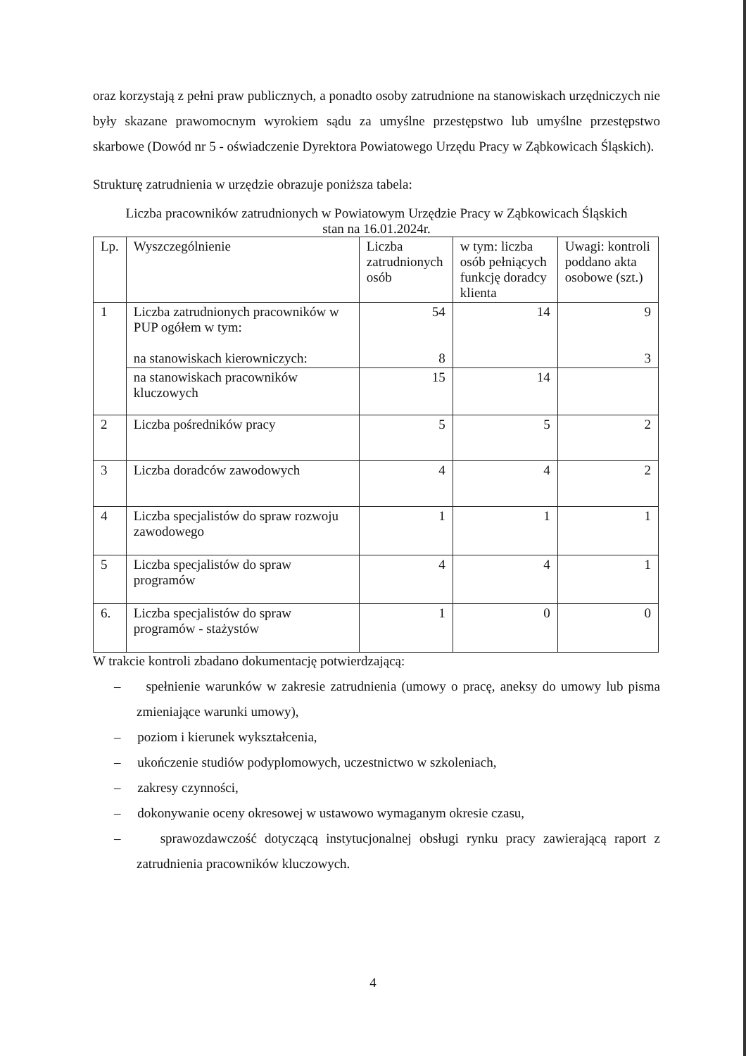oraz korzystają z pełni praw publicznych, a ponadto osoby zatrudnione na stanowiskach urzędniczych nie były skazane prawomocnym wyrokiem sądu za umyślne przestępstwo lub umyślne przestępstwo skarbowe (Dowód nr 5 - oświadczenie Dyrektora Powiatowego Urzędu Pracy w Ząbkowicach Śląskich).
Strukturę zatrudnienia w urzędzie obrazuje poniższa tabela:
Liczba pracowników zatrudnionych w Powiatowym Urzędzie Pracy w Ząbkowicach Śląskich
stan na 16.01.2024r.
| Lp. | Wyszczególnienie | Liczba zatrudnionych osób | w tym: liczba osób pełniących funkcję doradcy klienta | Uwagi: kontroli poddano akta osobowe (szt.) |
| 1 | Liczba zatrudnionych pracowników w PUP ogółem w tym: na stanowiskach kierowniczych: | 54 8 | 14 | 9 3 |
| | na stanowiskach pracowników kluczowych | 15 | 14 | |
| 2 | Liczba pośredników pracy | 5 | 5 | 2 |
| 3 | Liczba doradców zawodowych | 4 | 4 | 2 |
| 4 | Liczba specjalistów do spraw rozwoju zawodowego | 1 | 1 | 1 |
| 5 | Liczba specjalistów do spraw programów | 4 | 4 | 1 |
| 6. | Liczba specjalistów do spraw programów - stażystów | 1 | 0 | 0 |
W trakcie kontroli zbadano dokumentację potwierdzającą:
– spełnienie warunków w zakresie zatrudnienia (umowy o pracę, aneksy do umowy lub pisma zmieniające warunki umowy),
– poziom i kierunek wykształcenia,
– ukończenie studiów podyplomowych, uczestnictwo w szkoleniach,
– zakresy czynności,
– dokonywanie oceny okresowej w ustawowo wymaganym okresie czasu,
– sprawozdawczość dotyczącą instytucjonalnej obsługi rynku pracy zawierającą raport z zatrudnienia pracowników kluczowych.
4